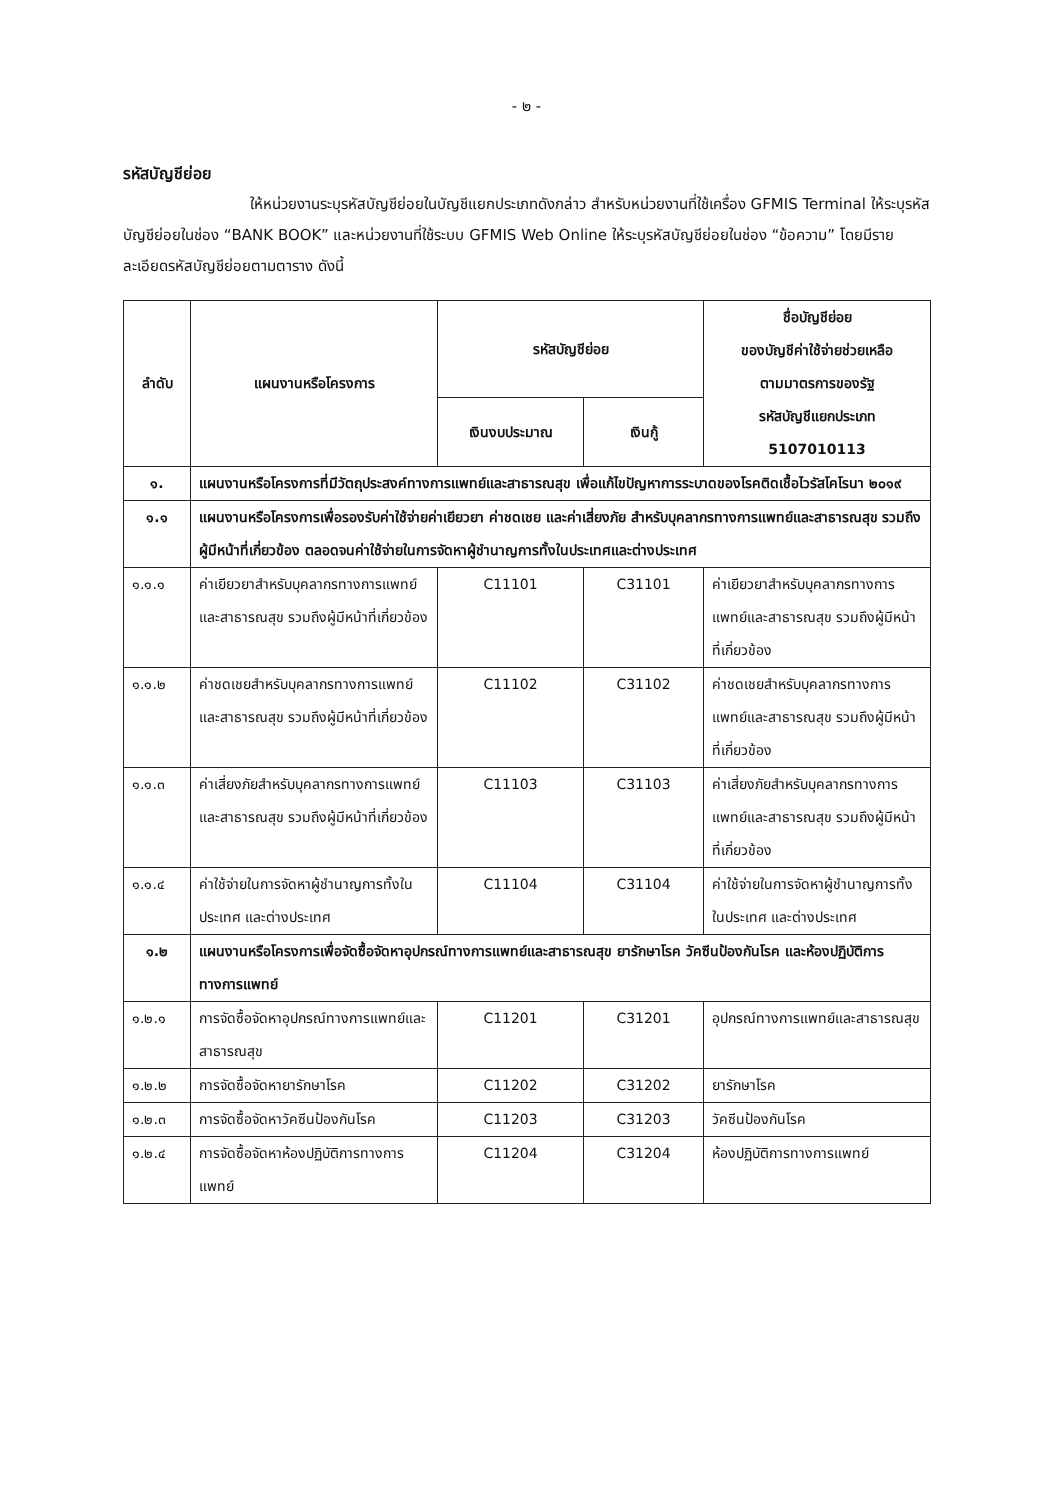- ๒ -
รหัสบัญชีย่อย
ให้หน่วยงานระบุรหัสบัญชีย่อยในบัญชีแยกประเภทดังกล่าว สำหรับหน่วยงานที่ใช้เครื่อง GFMIS Terminal ให้ระบุรหัสบัญชีย่อยในช่อง “BANK BOOK” และหน่วยงานที่ใช้ระบบ GFMIS Web Online ให้ระบุรหัสบัญชีย่อยในช่อง “ข้อความ” โดยมีรายละเอียดรหัสบัญชีย่อยตามตาราง ดังนี้
| ลำดับ | แผนงานหรือโครงการ | รหัสบัญชีย่อย | | ชื่อบัญชีย่อย ของบัญชีค่าใช้จ่ายช่วยเหลือ ตามมาตรการของรัฐ รหัสบัญชีแยกประเภท 5107010113 |
| --- | --- | --- | --- | --- |
| | | เงินงบประมาณ | เงินกู้ | |
| ๑. | แผนงานหรือโครงการที่มีวัตถุประสงค์ทางการแพทย์และสาธารณสุข เพื่อแก้ไขปัญหาการระบาดของโรคติดเชื้อไวรัสโคโรนา ๒๐๑๙ | | | |
| ๑.๑ | แผนงานหรือโครงการเพื่อรองรับค่าใช้จ่ายค่าเยียวยา ค่าชดเชย และค่าเสี่ยงภัย สำหรับบุคลากรทางการแพทย์และสาธารณสุข รวมถึงผู้มีหน้าที่เกี่ยวข้อง ตลอดจนค่าใช้จ่ายในการจัดหาผู้ชำนาญการทั้งในประเทศและต่างประเทศ | | | |
| ๑.๑.๑ | ค่าเยียวยาสำหรับบุคลากรทางการแพทย์และสาธารณสุข รวมถึงผู้มีหน้าที่เกี่ยวข้อง | C11101 | C31101 | ค่าเยียวยาสำหรับบุคลากรทางการแพทย์และสาธารณสุข รวมถึงผู้มีหน้าที่เกี่ยวข้อง |
| ๑.๑.๒ | ค่าชดเชยสำหรับบุคลากรทางการแพทย์และสาธารณสุข รวมถึงผู้มีหน้าที่เกี่ยวข้อง | C11102 | C31102 | ค่าชดเชยสำหรับบุคลากรทางการแพทย์และสาธารณสุข รวมถึงผู้มีหน้าที่เกี่ยวข้อง |
| ๑.๑.๓ | ค่าเสี่ยงภัยสำหรับบุคลากรทางการแพทย์และสาธารณสุข รวมถึงผู้มีหน้าที่เกี่ยวข้อง | C11103 | C31103 | ค่าเสี่ยงภัยสำหรับบุคลากรทางการแพทย์และสาธารณสุข รวมถึงผู้มีหน้าที่เกี่ยวข้อง |
| ๑.๑.๔ | ค่าใช้จ่ายในการจัดหาผู้ชำนาญการทั้งในประเทศ และต่างประเทศ | C11104 | C31104 | ค่าใช้จ่ายในการจัดหาผู้ชำนาญการทั้งในประเทศ และต่างประเทศ |
| ๑.๒ | แผนงานหรือโครงการเพื่อจัดซื้อจัดหาอุปกรณ์ทางการแพทย์และสาธารณสุข ยารักษาโรค วัคซีนป้องกันโรค และห้องปฏิบัติการทางการแพทย์ | | | |
| ๑.๒.๑ | การจัดซื้อจัดหาอุปกรณ์ทางการแพทย์และสาธารณสุข | C11201 | C31201 | อุปกรณ์ทางการแพทย์และสาธารณสุข |
| ๑.๒.๒ | การจัดซื้อจัดหายารักษาโรค | C11202 | C31202 | ยารักษาโรค |
| ๑.๒.๓ | การจัดซื้อจัดหาวัคซีนป้องกันโรค | C11203 | C31203 | วัคซีนป้องกันโรค |
| ๑.๒.๔ | การจัดซื้อจัดหาห้องปฏิบัติการทางการแพทย์ | C11204 | C31204 | ห้องปฏิบัติการทางการแพทย์ |